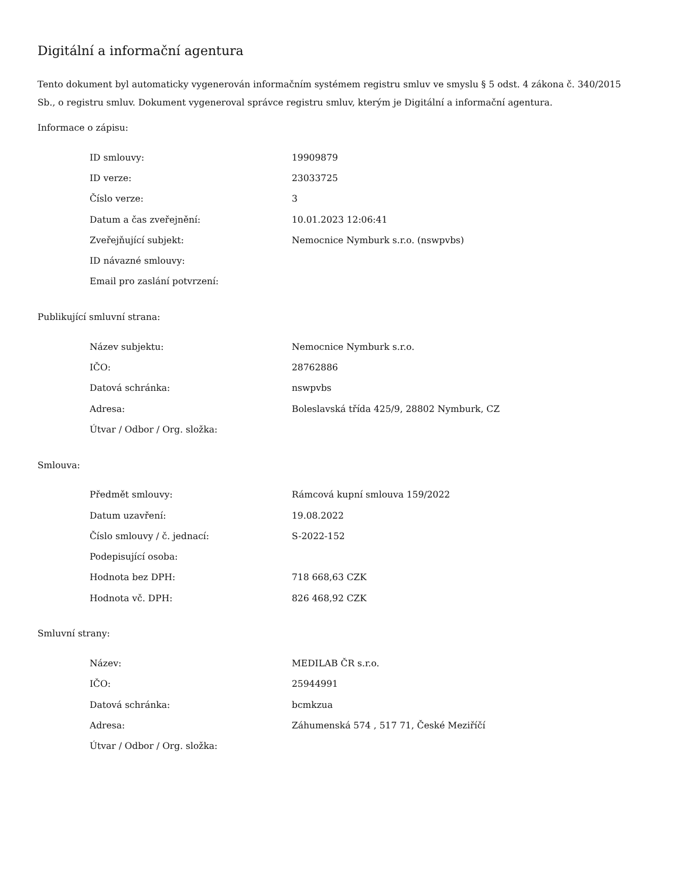Digitální a informační agentura
Tento dokument byl automaticky vygenerován informačním systémem registru smluv ve smyslu § 5 odst. 4 zákona č. 340/2015 Sb., o registru smluv. Dokument vygeneroval správce registru smluv, kterým je Digitální a informační agentura.
Informace o zápisu:
| ID smlouvy: | 19909879 |
| ID verze: | 23033725 |
| Číslo verze: | 3 |
| Datum a čas zveřejnění: | 10.01.2023 12:06:41 |
| Zveřejňující subjekt: | Nemocnice Nymburk s.r.o. (nswpvbs) |
| ID návazné smlouvy: | |
| Email pro zaslání potvrzení: | |
Publikující smluvní strana:
| Název subjektu: | Nemocnice Nymburk s.r.o. |
| IČO: | 28762886 |
| Datová schránka: | nswpvbs |
| Adresa: | Boleslavská třída 425/9, 28802 Nymburk, CZ |
| Útvar / Odbor / Org. složka: | |
Smlouva:
| Předmět smlouvy: | Rámcová kupní smlouva 159/2022 |
| Datum uzavření: | 19.08.2022 |
| Číslo smlouvy / č. jednací: | S-2022-152 |
| Podepisující osoba: | |
| Hodnota bez DPH: | 718 668,63 CZK |
| Hodnota vč. DPH: | 826 468,92 CZK |
Smluvní strany:
| Název: | MEDILAB ČR s.r.o. |
| IČO: | 25944991 |
| Datová schránka: | bcmkzua |
| Adresa: | Záhumenská 574 , 517 71, České Meziříčí |
| Útvar / Odbor / Org. složka: | |